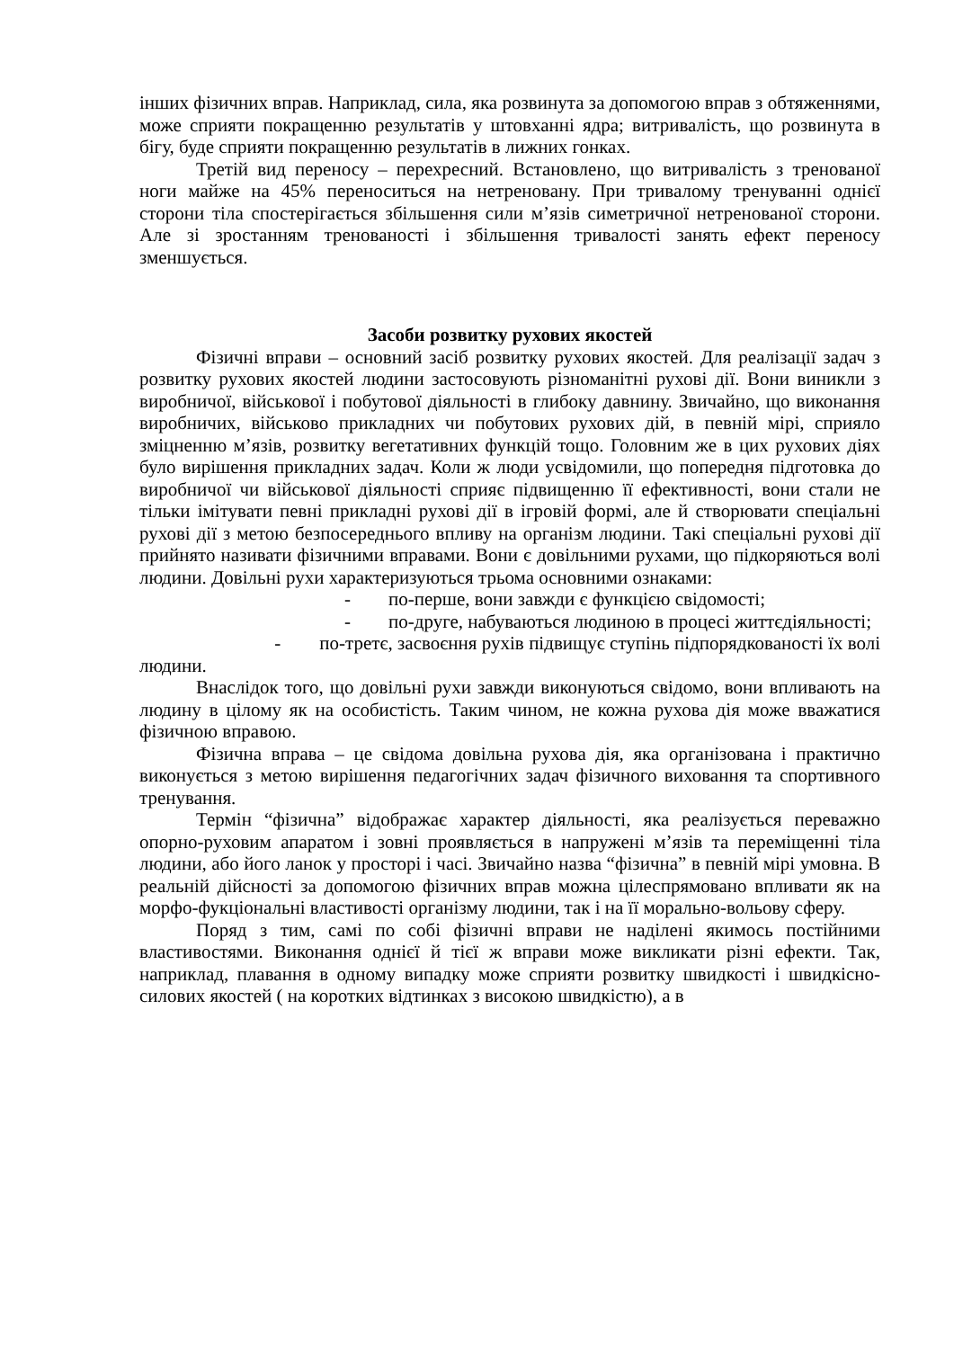інших фізичних вправ. Наприклад, сила, яка розвинута за допомогою вправ з обтяженнями, може сприяти покращенню результатів у штовханні ядра; витривалість, що розвинута в бігу, буде сприяти покращенню результатів в лижних гонках.
Третій вид переносу – перехресний. Встановлено, що витривалість з тренованої ноги майже на 45% переноситься на нетреновану. При тривалому тренуванні однієї сторони тіла спостерігається збільшення сили м’язів симетричної нетренованої сторони. Але зі зростанням тренованості і збільшення тривалості занять ефект переносу зменшується.
Засоби розвитку рухових якостей
Фізичні вправи – основний засіб розвитку рухових якостей. Для реалізації задач з розвитку рухових якостей людини застосовують різноманітні рухові дії. Вони виникли з виробничої, військової і побутової діяльності в глибоку давнину. Звичайно, що виконання виробничих, військово прикладних чи побутових рухових дій, в певній мірі, сприяло зміцненню м’язів, розвитку вегетативних функцій тощо. Головним же в цих рухових діях було вирішення прикладних задач. Коли ж люди усвідомили, що попередня підготовка до виробничої чи військової діяльності сприяє підвищенню її ефективності, вони стали не тільки імітувати певні прикладні рухові дії в ігровій формі, але й створювати спеціальні рухові дії з метою безпосереднього впливу на організм людини. Такі спеціальні рухові дії прийнято називати фізичними вправами. Вони є довільними рухами, що підкоряються волі людини. Довільні рухи характеризуються трьома основними ознаками:
- по-перше, вони завжди є функцією свідомості;
- по-друге, набуваються людиною в процесі життєдіяльності;
- по-третє, засвоєння рухів підвищує ступінь підпорядкованості їх волі людини.
Внаслідок того, що довільні рухи завжди виконуються свідомо, вони впливають на людину в цілому як на особистість. Таким чином, не кожна рухова дія може вважатися фізичною вправою.
Фізична вправа – це свідома довільна рухова дія, яка організована і практично виконується з метою вирішення педагогічних задач фізичного виховання та спортивного тренування.
Термін “фізична” відображає характер діяльності, яка реалізується переважно опорно-руховим апаратом і зовні проявляється в напружені м’язів та переміщенні тіла людини, або його ланок у просторі і часі. Звичайно назва “фізична” в певній мірі умовна. В реальній дійсності за допомогою фізичних вправ можна цілеспрямовано впливати як на морфо-фукціональні властивості організму людини, так і на її морально-вольову сферу.
Поряд з тим, самі по собі фізичні вправи не наділені якимось постійними властивостями. Виконання однієї й тієї ж вправи може викликати різні ефекти. Так, наприклад, плавання в одному випадку може сприяти розвитку швидкості і швидкісно-силових якостей ( на коротких відтинках з високою швидкістю), а в